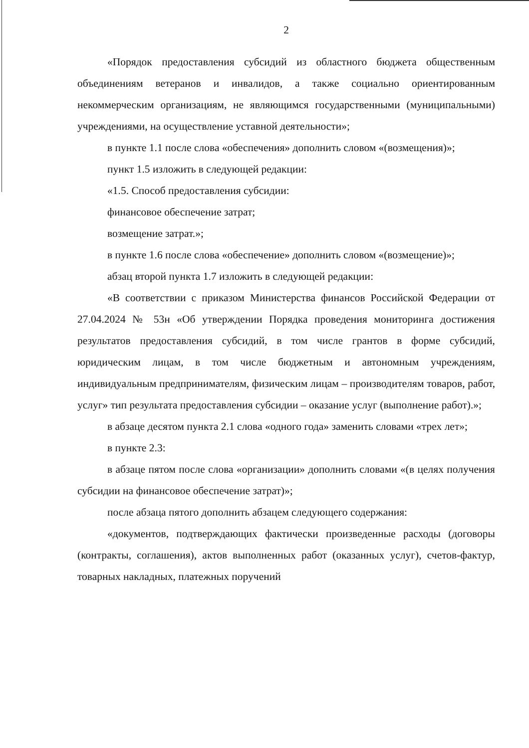2
«Порядок предоставления субсидий из областного бюджета общественным объединениям ветеранов и инвалидов, а также социально ориентированным некоммерческим организациям, не являющимся государственными (муниципальными) учреждениями, на осуществление уставной деятельности»;
в пункте 1.1 после слова «обеспечения» дополнить словом «(возмещения)»;
пункт 1.5 изложить в следующей редакции:
«1.5. Способ предоставления субсидии:
финансовое обеспечение затрат;
возмещение затрат.»;
в пункте 1.6 после слова «обеспечение» дополнить словом «(возмещение)»;
абзац второй пункта 1.7 изложить в следующей редакции:
«В соответствии с приказом Министерства финансов Российской Федерации от 27.04.2024 № 53н «Об утверждении Порядка проведения мониторинга достижения результатов предоставления субсидий, в том числе грантов в форме субсидий, юридическим лицам, в том числе бюджетным и автономным учреждениям, индивидуальным предпринимателям, физическим лицам – производителям товаров, работ, услуг» тип результата предоставления субсидии – оказание услуг (выполнение работ).»;
в абзаце десятом пункта 2.1 слова «одного года» заменить словами «трех лет»;
в пункте 2.3:
в абзаце пятом после слова «организации» дополнить словами «(в целях получения субсидии на финансовое обеспечение затрат)»;
после абзаца пятого дополнить абзацем следующего содержания:
«документов, подтверждающих фактически произведенные расходы (договоры (контракты, соглашения), актов выполненных работ (оказанных услуг), счетов-фактур, товарных накладных, платежных поручений